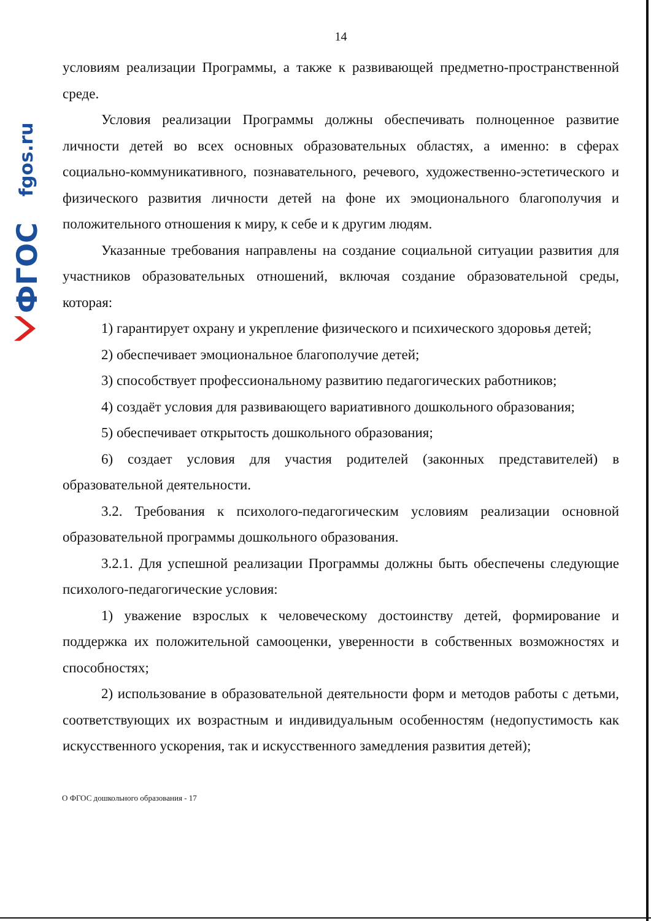fgos.ru
ФГОС
14
условиям реализации Программы, а также к развивающей предметно-пространственной среде.
Условия реализации Программы должны обеспечивать полноценное развитие личности детей во всех основных образовательных областях, а именно: в сферах социально-коммуникативного, познавательного, речевого, художественно-эстетического и физического развития личности детей на фоне их эмоционального благополучия и положительного отношения к миру, к себе и к другим людям.
Указанные требования направлены на создание социальной ситуации развития для участников образовательных отношений, включая создание образовательной среды, которая:
1) гарантирует охрану и укрепление физического и психического здоровья детей;
2) обеспечивает эмоциональное благополучие детей;
3) способствует профессиональному развитию педагогических работников;
4) создаёт условия для развивающего вариативного дошкольного образования;
5) обеспечивает открытость дошкольного образования;
6) создает условия для участия родителей (законных представителей) в образовательной деятельности.
3.2. Требования к психолого-педагогическим условиям реализации основной образовательной программы дошкольного образования.
3.2.1. Для успешной реализации Программы должны быть обеспечены следующие психолого-педагогические условия:
1) уважение взрослых к человеческому достоинству детей, формирование и поддержка их положительной самооценки, уверенности в собственных возможностях и способностях;
2) использование в образовательной деятельности форм и методов работы с детьми, соответствующих их возрастным и индивидуальным особенностям (недопустимость как искусственного ускорения, так и искусственного замедления развития детей);
О ФГОС дошкольного образования - 17